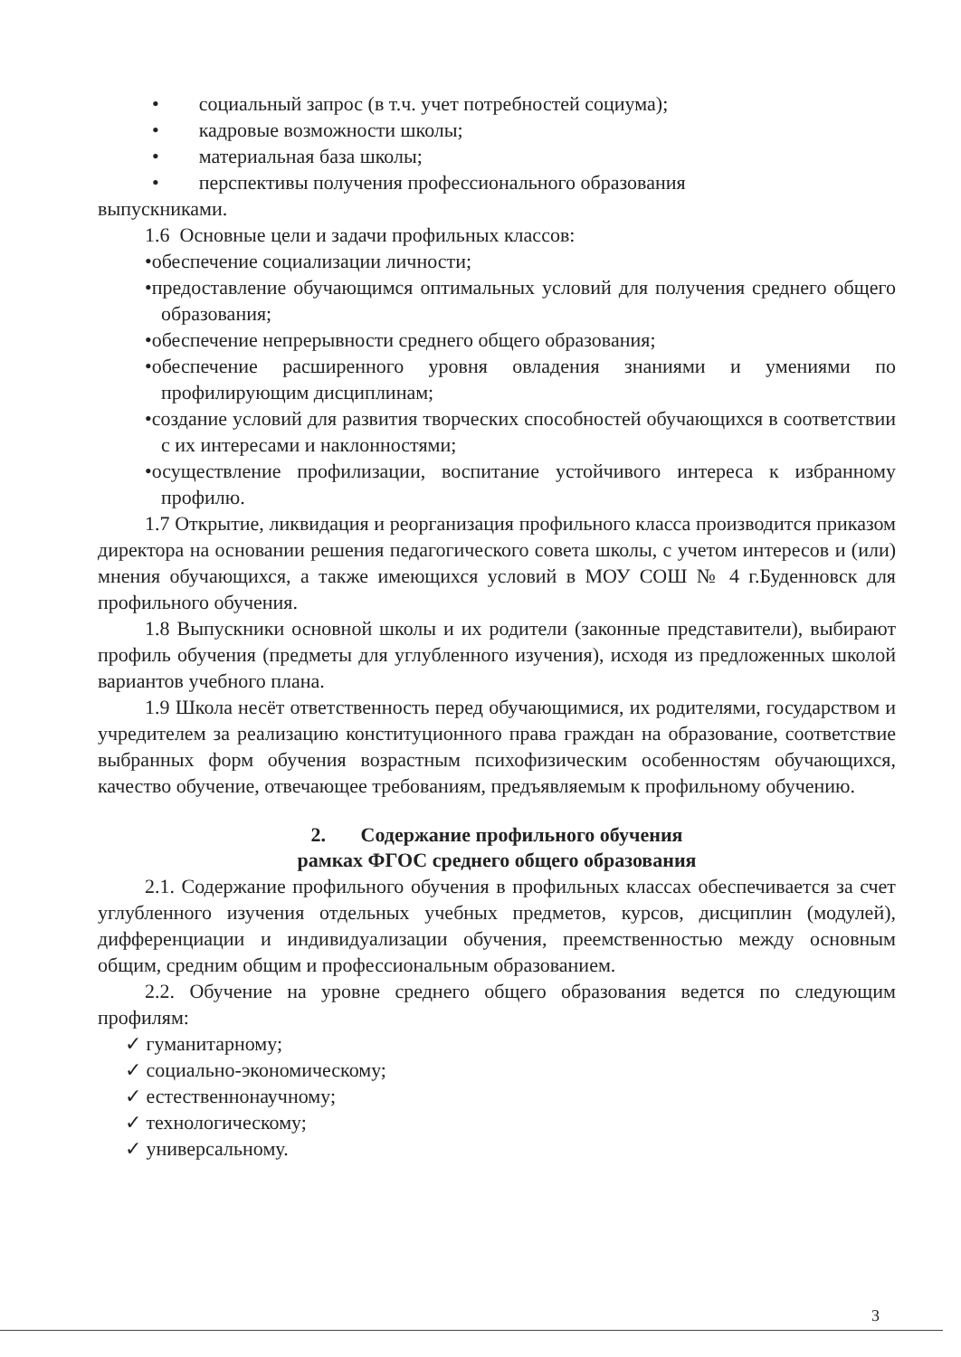• социальный запрос (в т.ч. учет потребностей социума);
• кадровые возможности школы;
• материальная база школы;
• перспективы получения профессионального образования
выпускниками.
1.6 Основные цели и задачи профильных классов:
•обеспечение социализации личности;
•предоставление обучающимся оптимальных условий для получения среднего общего образования;
•обеспечение непрерывности среднего общего образования;
•обеспечение расширенного уровня овладения знаниями и умениями по профилирующим дисциплинам;
•создание условий для развития творческих способностей обучающихся в соответствии с их интересами и наклонностями;
•осуществление профилизации, воспитание устойчивого интереса к избранному профилю.
1.7 Открытие, ликвидация и реорганизация профильного класса производится приказом директора на основании решения педагогического совета школы, с учетом интересов и (или) мнения обучающихся, а также имеющихся условий в МОУ СОШ № 4 г.Буденновск для профильного обучения.
1.8 Выпускники основной школы и их родители (законные представители), выбирают профиль обучения (предметы для углубленного изучения), исходя из предложенных школой вариантов учебного плана.
1.9 Школа несёт ответственность перед обучающимися, их родителями, государством и учредителем за реализацию конституционного права граждан на образование, соответствие выбранных форм обучения возрастным психофизическим особенностям обучающихся, качество обучение, отвечающее требованиям, предъявляемым к профильному обучению.
2. Содержание профильного обучения
рамках ФГОС среднего общего образования
2.1. Содержание профильного обучения в профильных классах обеспечивается за счет углубленного изучения отдельных учебных предметов, курсов, дисциплин (модулей), дифференциации и индивидуализации обучения, преемственностью между основным общим, средним общим и профессиональным образованием.
2.2. Обучение на уровне среднего общего образования ведется по следующим профилям:
✓ гуманитарному;
✓ социально-экономическому;
✓ естественнонаучному;
✓ технологическому;
✓ универсальному.
3